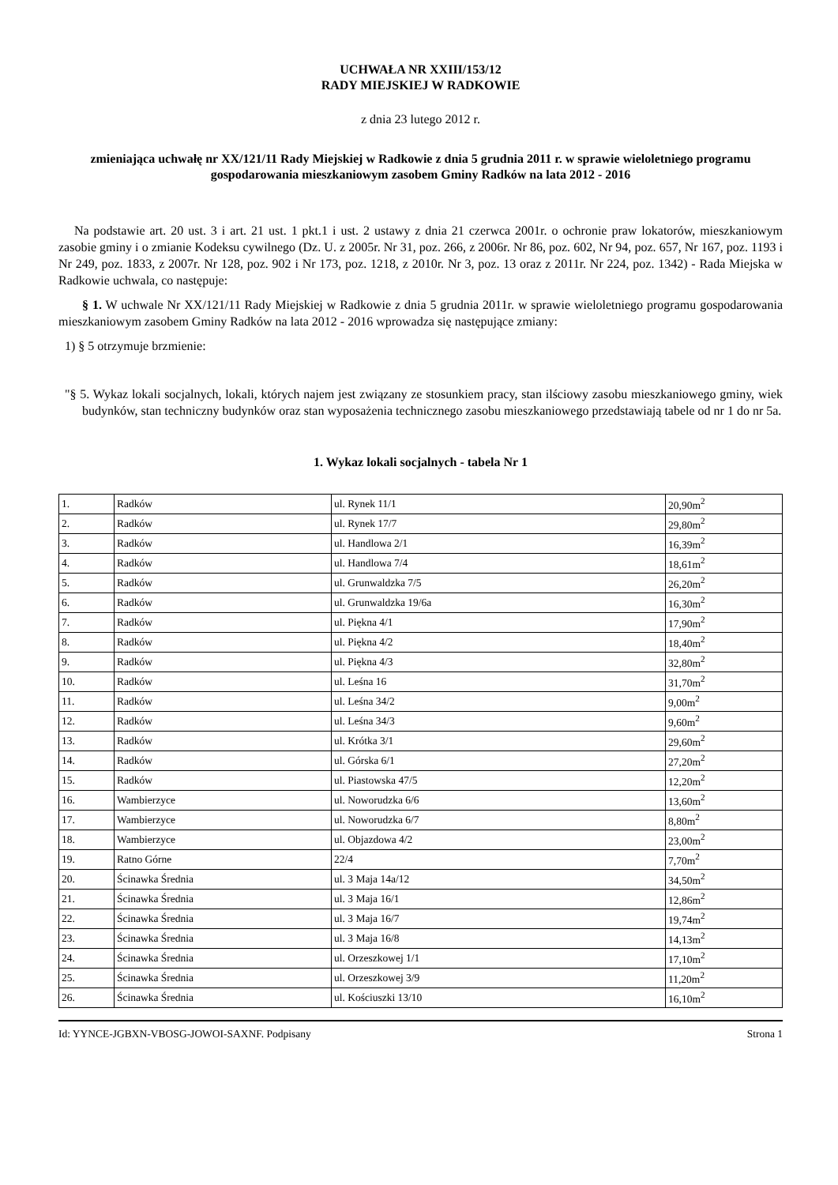UCHWAŁA NR XXIII/153/12
RADY MIEJSKIEJ W RADKOWIE
z dnia 23 lutego 2012 r.
zmieniająca uchwałę nr XX/121/11 Rady Miejskiej w Radkowie z dnia 5 grudnia 2011 r. w sprawie wieloletniego programu gospodarowania mieszkaniowym zasobem Gminy Radków na lata 2012 - 2016
Na podstawie art. 20 ust. 3 i art. 21 ust. 1 pkt.1 i ust. 2 ustawy z dnia 21 czerwca 2001r. o ochronie praw lokatorów, mieszkaniowym zasobie gminy i o zmianie Kodeksu cywilnego (Dz. U. z 2005r. Nr 31, poz. 266, z 2006r. Nr 86, poz. 602, Nr 94, poz. 657, Nr 167, poz. 1193 i Nr 249, poz. 1833, z 2007r. Nr 128, poz. 902 i Nr 173, poz. 1218, z 2010r. Nr 3, poz. 13 oraz z 2011r. Nr 224, poz. 1342) - Rada Miejska w Radkowie uchwala, co następuje:
§ 1. W uchwale Nr XX/121/11 Rady Miejskiej w Radkowie z dnia 5 grudnia 2011r. w sprawie wieloletniego programu gospodarowania mieszkaniowym zasobem Gminy Radków na lata 2012 - 2016 wprowadza się następujące zmiany:
1) § 5 otrzymuje brzmienie:
"§ 5. Wykaz lokali socjalnych, lokali, których najem jest związany ze stosunkiem pracy, stan ilściowy zasobu mieszkaniowego gminy, wiek budynków, stan techniczny budynków oraz stan wyposażenia technicznego zasobu mieszkaniowego przedstawiają tabele od nr 1 do nr 5a.
1. Wykaz lokali socjalnych - tabela Nr 1
| 1. | Radków | ul. Rynek 11/1 | 20,90m<sup>2</sup> |
| 2. | Radków | ul. Rynek 17/7 | 29,80m<sup>2</sup> |
| 3. | Radków | ul. Handlowa 2/1 | 16,39m<sup>2</sup> |
| 4. | Radków | ul. Handlowa 7/4 | 18,61m<sup>2</sup> |
| 5. | Radków | ul. Grunwaldzka 7/5 | 26,20m<sup>2</sup> |
| 6. | Radków | ul. Grunwaldzka 19/6a | 16,30m<sup>2</sup> |
| 7. | Radków | ul. Piękna 4/1 | 17,90m<sup>2</sup> |
| 8. | Radków | ul. Piękna 4/2 | 18,40m<sup>2</sup> |
| 9. | Radków | ul. Piękna 4/3 | 32,80m<sup>2</sup> |
| 10. | Radków | ul. Leśna 16 | 31,70m<sup>2</sup> |
| 11. | Radków | ul. Leśna 34/2 | 9,00m<sup>2</sup> |
| 12. | Radków | ul. Leśna 34/3 | 9,60m<sup>2</sup> |
| 13. | Radków | ul. Krótka 3/1 | 29,60m<sup>2</sup> |
| 14. | Radków | ul. Górska 6/1 | 27,20m<sup>2</sup> |
| 15. | Radków | ul. Piastowska 47/5 | 12,20m<sup>2</sup> |
| 16. | Wambierzyce | ul. Noworudzka 6/6 | 13,60m<sup>2</sup> |
| 17. | Wambierzyce | ul. Noworudzka 6/7 | 8,80m<sup>2</sup> |
| 18. | Wambierzyce | ul. Objazdowa 4/2 | 23,00m<sup>2</sup> |
| 19. | Ratno Górne | 22/4 | 7,70m<sup>2</sup> |
| 20. | Ścinawka Średnia | ul. 3 Maja 14a/12 | 34,50m<sup>2</sup> |
| 21. | Ścinawka Średnia | ul. 3 Maja 16/1 | 12,86m<sup>2</sup> |
| 22. | Ścinawka Średnia | ul. 3 Maja 16/7 | 19,74m<sup>2</sup> |
| 23. | Ścinawka Średnia | ul. 3 Maja 16/8 | 14,13m<sup>2</sup> |
| 24. | Ścinawka Średnia | ul. Orzeszkowej 1/1 | 17,10m<sup>2</sup> |
| 25. | Ścinawka Średnia | ul. Orzeszkowej 3/9 | 11,20m<sup>2</sup> |
| 26. | Ścinawka Średnia | ul. Kościuszki 13/10 | 16,10m<sup>2</sup> |
Id: YYNCE-JGBXN-VBOSG-JOWOI-SAXNF. Podpisany Strona 1